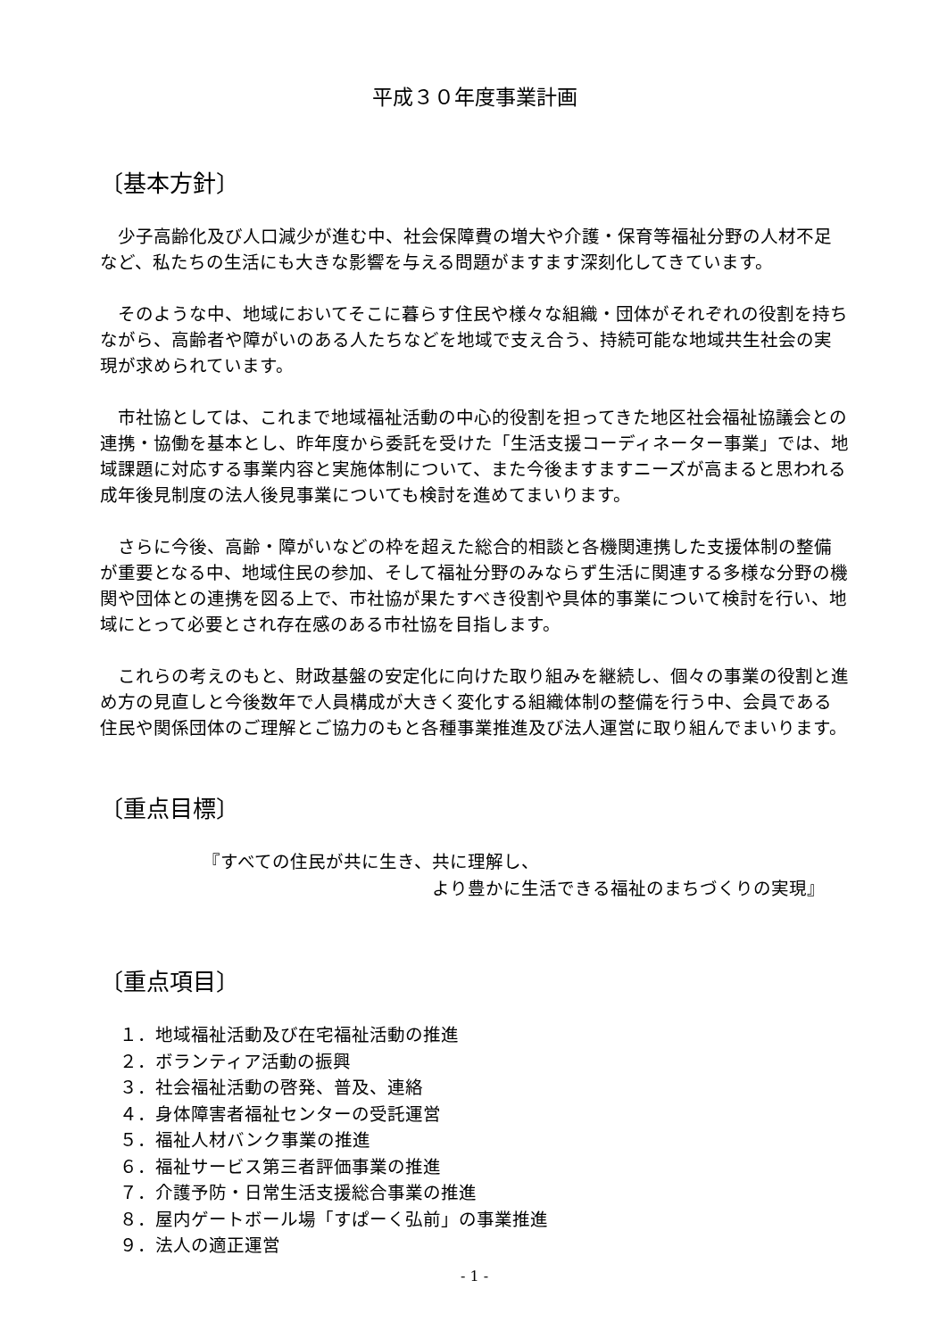平成３０年度事業計画
〔基本方針〕
少子高齢化及び人口減少が進む中、社会保障費の増大や介護・保育等福祉分野の人材不足など、私たちの生活にも大きな影響を与える問題がますます深刻化してきています。
そのような中、地域においてそこに暮らす住民や様々な組織・団体がそれぞれの役割を持ちながら、高齢者や障がいのある人たちなどを地域で支え合う、持続可能な地域共生社会の実現が求められています。
市社協としては、これまで地域福祉活動の中心的役割を担ってきた地区社会福祉協議会との連携・協働を基本とし、昨年度から委託を受けた「生活支援コーディネーター事業」では、地域課題に対応する事業内容と実施体制について、また今後ますますニーズが高まると思われる成年後見制度の法人後見事業についても検討を進めてまいります。
さらに今後、高齢・障がいなどの枠を超えた総合的相談と各機関連携した支援体制の整備が重要となる中、地域住民の参加、そして福祉分野のみならず生活に関連する多様な分野の機関や団体との連携を図る上で、市社協が果たすべき役割や具体的事業について検討を行い、地域にとって必要とされ存在感のある市社協を目指します。
これらの考えのもと、財政基盤の安定化に向けた取り組みを継続し、個々の事業の役割と進め方の見直しと今後数年で人員構成が大きく変化する組織体制の整備を行う中、会員である住民や関係団体のご理解とご協力のもと各種事業推進及び法人運営に取り組んでまいります。
〔重点目標〕
『すべての住民が共に生き、共に理解し、
より豊かに生活できる福祉のまちづくりの実現』
〔重点項目〕
１．地域福祉活動及び在宅福祉活動の推進
２．ボランティア活動の振興
３．社会福祉活動の啓発、普及、連絡
４．身体障害者福祉センターの受託運営
５．福祉人材バンク事業の推進
６．福祉サービス第三者評価事業の推進
７．介護予防・日常生活支援総合事業の推進
８．屋内ゲートボール場「すぱーく弘前」の事業推進
９．法人の適正運営
- 1 -